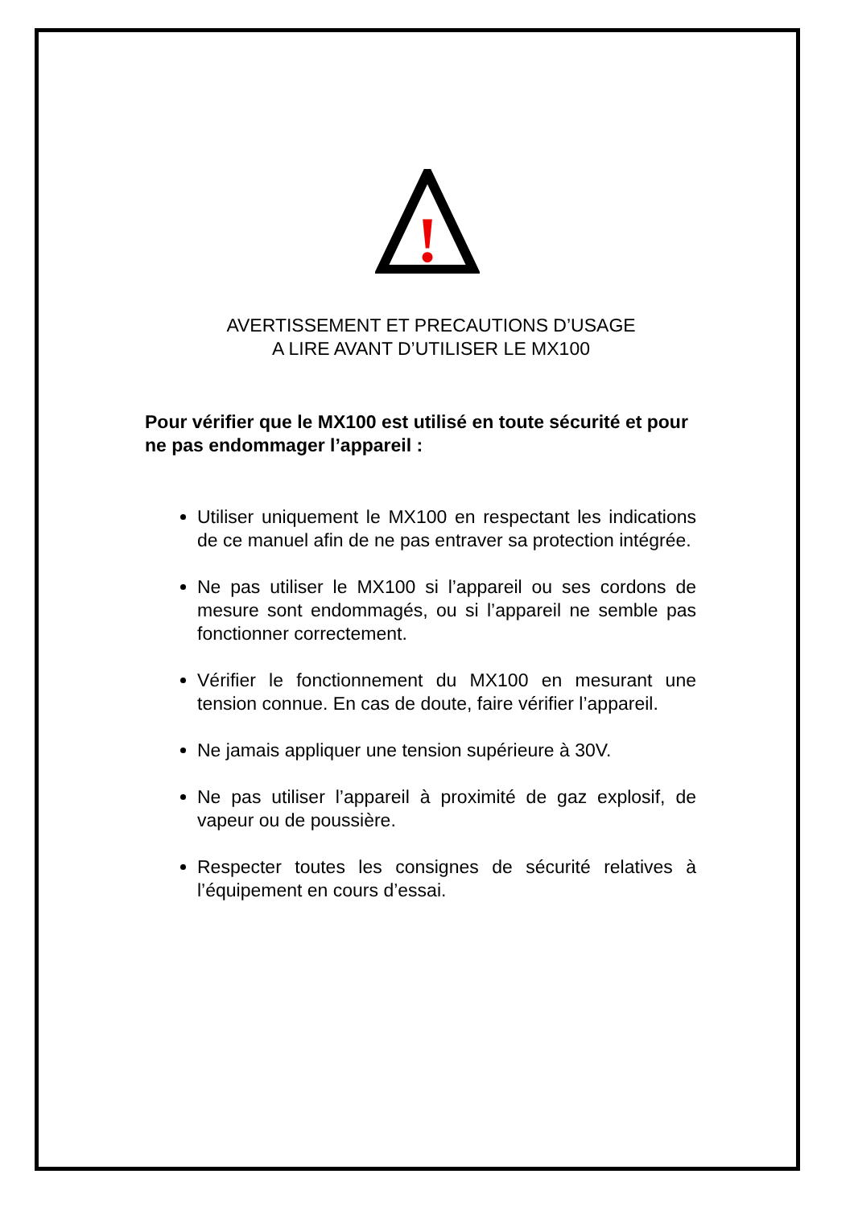!
AVERTISSEMENT ET PRECAUTIONS D’USAGE
A LIRE AVANT D’UTILISER LE MX100
Pour vérifier que le MX100 est utilisé en toute sécurité et pour ne pas endommager l’appareil :
Utiliser uniquement le MX100 en respectant les indications de ce manuel afin de ne pas entraver sa protection intégrée.
Ne pas utiliser le MX100 si l’appareil ou ses cordons de mesure sont endommagés, ou si l’appareil ne semble pas fonctionner correctement.
Vérifier le fonctionnement du MX100 en mesurant une tension connue. En cas de doute, faire vérifier l’appareil.
Ne jamais appliquer une tension supérieure à 30V.
Ne pas utiliser l’appareil à proximité de gaz explosif, de vapeur ou de poussière.
Respecter toutes les consignes de sécurité relatives à l’équipement en cours d’essai.